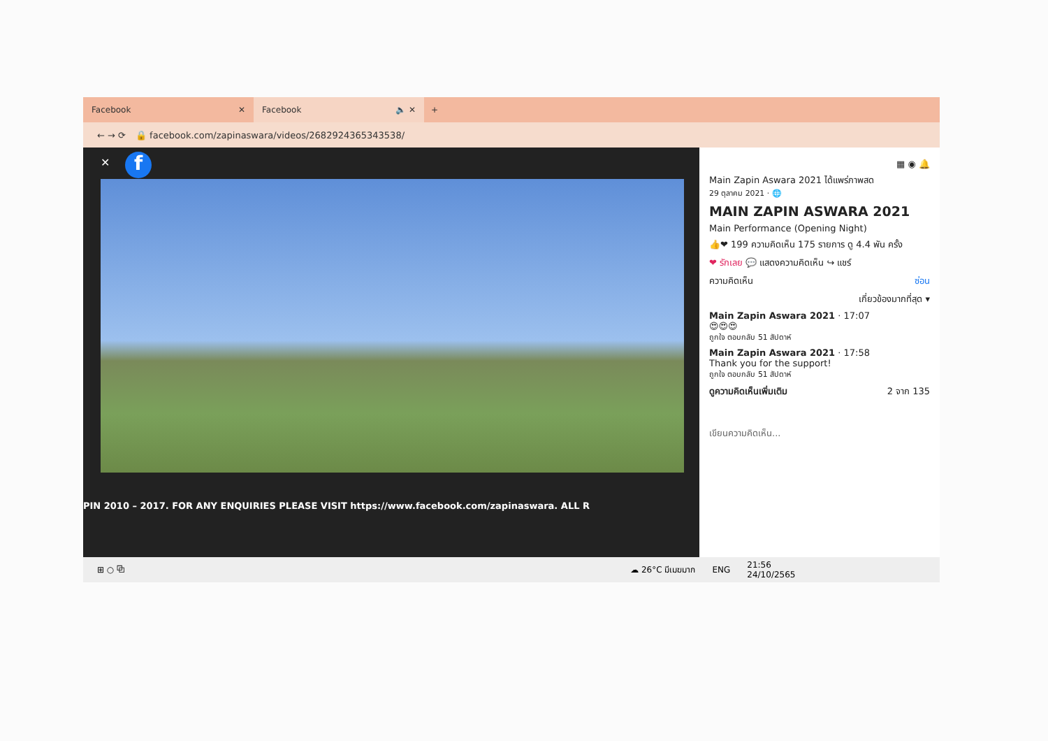Facebook ✕
Facebook 🔈 ✕
+
← → ⟳ 🔒 facebook.com/zapinaswara/videos/2682924365343538/
✕ f
PIN 2010 – 2017. FOR ANY ENQUIRIES PLEASE VISIT https://www.facebook.com/zapinaswara. ALL R
▦ ◉ 🔔
Main Zapin Aswara 2021 ได้แพร่ภาพสด
29 ตุลาคม 2021 · 🌐
MAIN ZAPIN ASWARA 2021
Main Performance (Opening Night)
👍❤ 199 ความคิดเห็น 175 รายการ ดู 4.4 พัน ครั้ง
❤ รักเลย 💬 แสดงความคิดเห็น ↪ แชร์
ความคิดเห็น ซ่อน
เกี่ยวข้องมากที่สุด ▾
Main Zapin Aswara 2021 · 17:07
😍😍😍
ถูกใจ ตอบกลับ 51 สัปดาห์
Main Zapin Aswara 2021 · 17:58
Thank you for the support!
ถูกใจ ตอบกลับ 51 สัปดาห์
ดูความคิดเห็นเพิ่มเติม 2 จาก 135
เขียนความคิดเห็น...
⊞ ○ ⧉ ☁ 26°C มีเมฆมาก ENG 21:56
24/10/2565